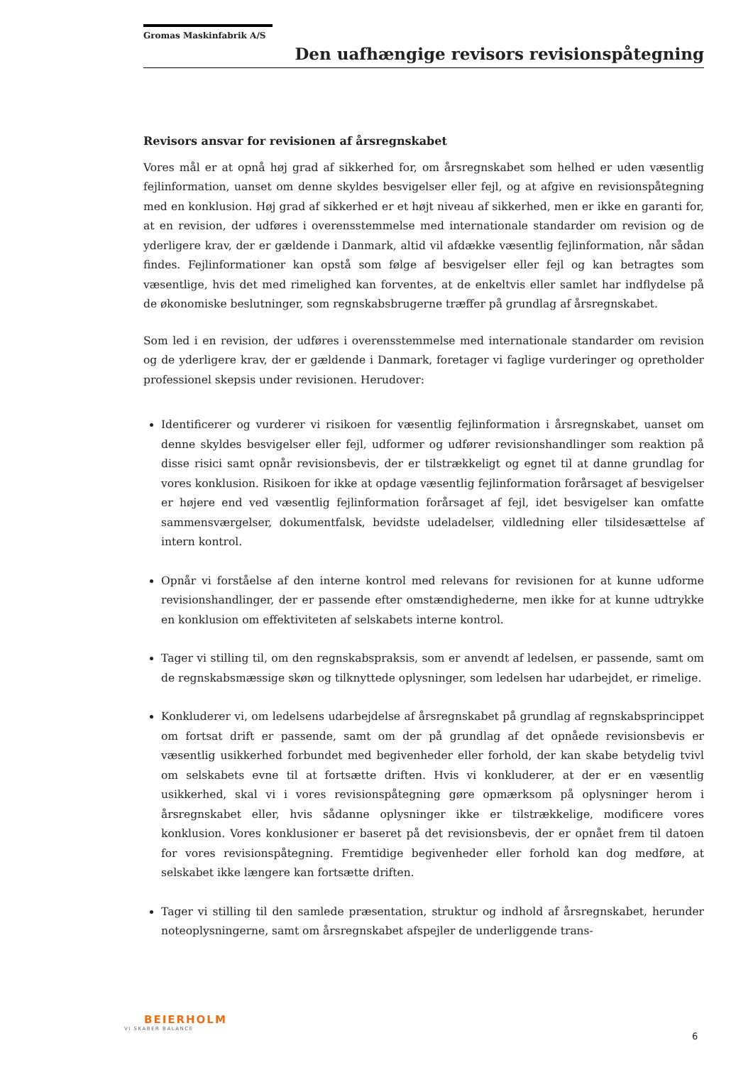Gromas Maskinfabrik A/S
Den uafhængige revisors revisionspåtegning
Revisors ansvar for revisionen af årsregnskabet
Vores mål er at opnå høj grad af sikkerhed for, om årsregnskabet som helhed er uden væsentlig fejlinformation, uanset om denne skyldes besvigelser eller fejl, og at afgive en revisionspåtegning med en konklusion. Høj grad af sikkerhed er et højt niveau af sikkerhed, men er ikke en garanti for, at en revision, der udføres i overensstemmelse med internationale standarder om revision og de yderligere krav, der er gældende i Danmark, altid vil afdække væsentlig fejlinformation, når sådan findes. Fejlinformationer kan opstå som følge af besvigelser eller fejl og kan betragtes som væsentlige, hvis det med rimelighed kan forventes, at de enkeltvis eller samlet har indflydelse på de økonomiske beslutninger, som regnskabsbrugerne træffer på grundlag af årsregnskabet.
Som led i en revision, der udføres i overensstemmelse med internationale standarder om revision og de yderligere krav, der er gældende i Danmark, foretager vi faglige vurderinger og opretholder professionel skepsis under revisionen. Herudover:
Identificerer og vurderer vi risikoen for væsentlig fejlinformation i årsregnskabet, uanset om denne skyldes besvigelser eller fejl, udformer og udfører revisionshandlinger som reaktion på disse risici samt opnår revisionsbevis, der er tilstrækkeligt og egnet til at danne grundlag for vores konklusion. Risikoen for ikke at opdage væsentlig fejlinformation forårsaget af besvigelser er højere end ved væsentlig fejlinformation forårsaget af fejl, idet besvigelser kan omfatte sammensværgelser, dokumentfalsk, bevidste udeladelser, vildledning eller tilsidesættelse af intern kontrol.
Opnår vi forståelse af den interne kontrol med relevans for revisionen for at kunne udforme revisionshandlinger, der er passende efter omstændighederne, men ikke for at kunne udtrykke en konklusion om effektiviteten af selskabets interne kontrol.
Tager vi stilling til, om den regnskabspraksis, som er anvendt af ledelsen, er passende, samt om de regnskabsmæssige skøn og tilknyttede oplysninger, som ledelsen har udarbejdet, er rimelige.
Konkluderer vi, om ledelsens udarbejdelse af årsregnskabet på grundlag af regnskabsprincippet om fortsat drift er passende, samt om der på grundlag af det opnåede revisionsbevis er væsentlig usikkerhed forbundet med begivenheder eller forhold, der kan skabe betydelig tvivl om selskabets evne til at fortsætte driften. Hvis vi konkluderer, at der er en væsentlig usikkerhed, skal vi i vores revisionspåtegning gøre opmærksom på oplysninger herom i årsregnskabet eller, hvis sådanne oplysninger ikke er tilstrækkelige, modificere vores konklusion. Vores konklusioner er baseret på det revisionsbevis, der er opnået frem til datoen for vores revisionspåtegning. Fremtidige begivenheder eller forhold kan dog medføre, at selskabet ikke længere kan fortsætte driften.
Tager vi stilling til den samlede præsentation, struktur og indhold af årsregnskabet, herunder noteoplysningerne, samt om årsregnskabet afspejler de underliggende trans-
BEIERHOLM
VI SKABER BALANCE
6